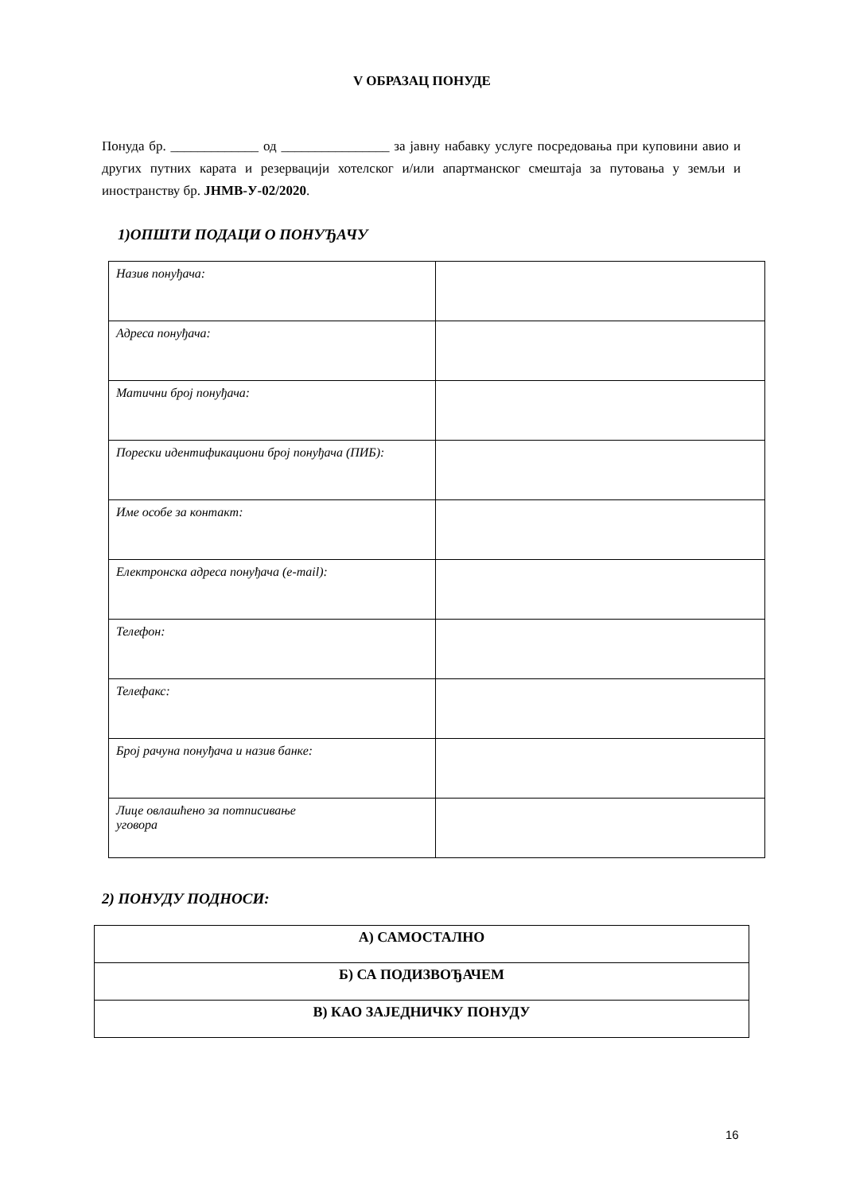V ОБРАЗАЦ ПОНУДЕ
Понуда бр. _____________ од ________________ за јавну набавку услуге посредовања при куповини авио и других путних карата и резервацији хотелског и/или апартманског смештаја за путовања у земљи и иностранству бр. ЈНМВ-У-02/2020.
1)ОПШТИ ПОДАЦИ О ПОНУЂАЧУ
| Назив понуђача: | |
| Адреса понуђача: | |
| Матични број понуђача: | |
| Порески идентификациони број понуђача (ПИБ): | |
| Име особе за контакт: | |
| Електронска адреса понуђача (e-mail): | |
| Телефон: | |
| Телефакс: | |
| Број рачуна понуђача и назив банке: | |
| Лице овлашћено за потписивање уговора | |
2) ПОНУДУ ПОДНОСИ:
| А) САМОСТАЛНО |
| Б) СА ПОДИЗВОЂАЧЕМ |
| В) КАО ЗАЈЕДНИЧКУ ПОНУДУ |
16